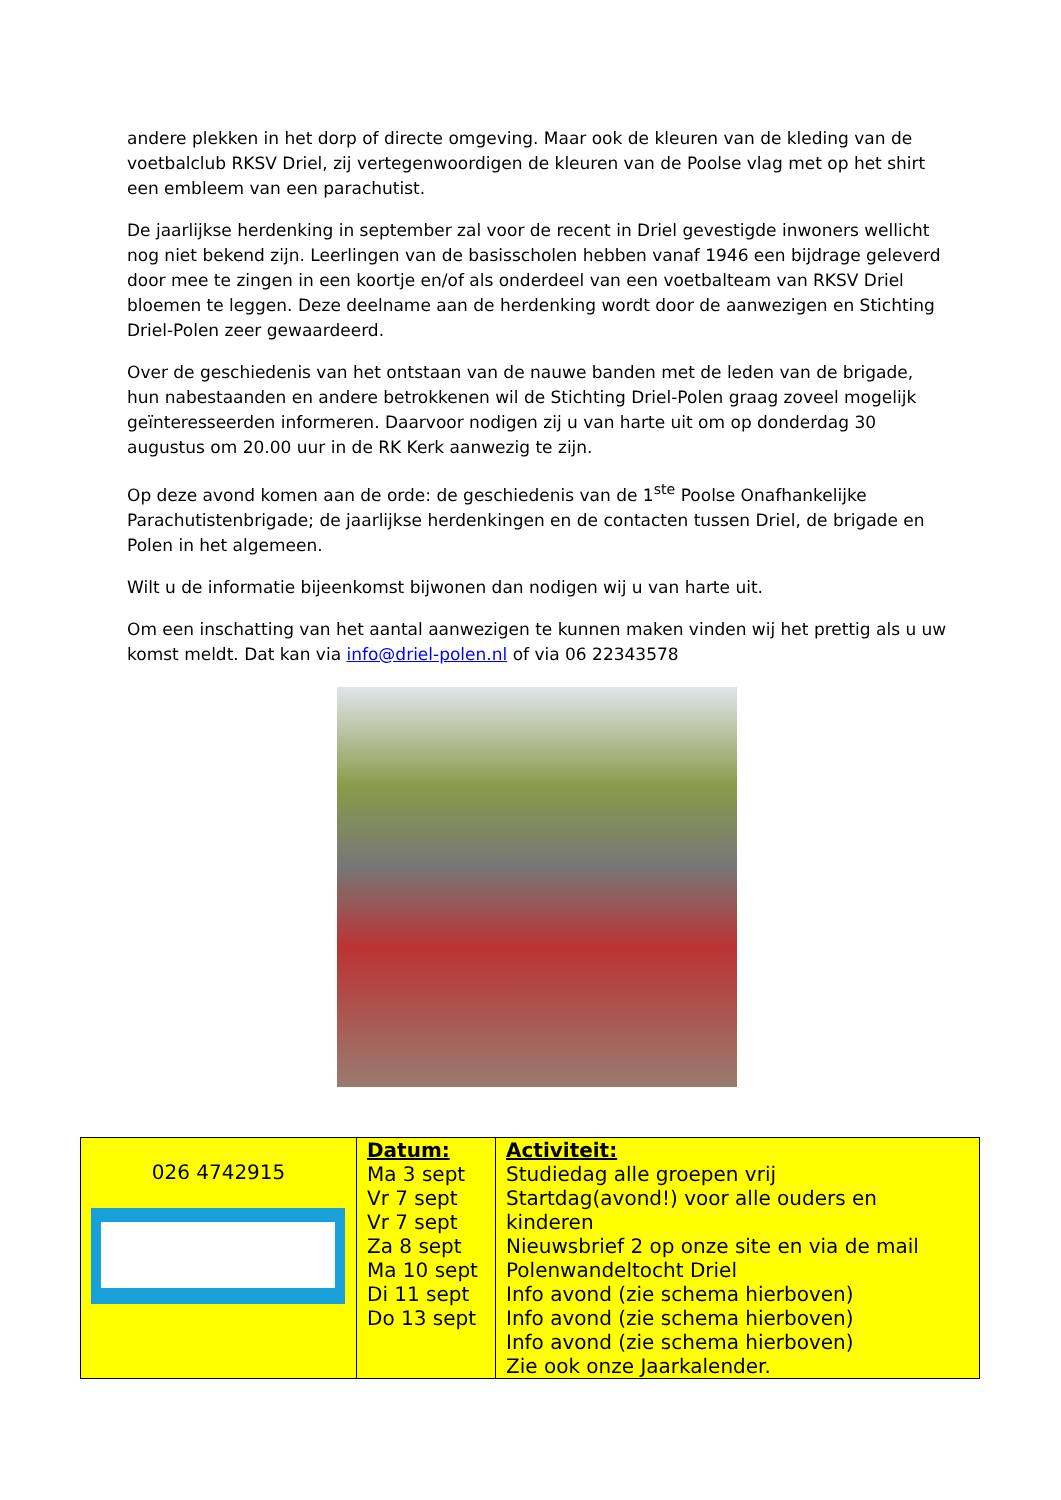andere plekken in het dorp of directe omgeving. Maar ook de kleuren van de kleding van de voetbalclub RKSV Driel, zij vertegenwoordigen de kleuren van de Poolse vlag met op het shirt een embleem van een parachutist.
De jaarlijkse herdenking in september zal voor de recent in Driel gevestigde inwoners wellicht nog niet bekend zijn. Leerlingen van de basisscholen hebben vanaf 1946 een bijdrage geleverd door mee te zingen in een koortje en/of als onderdeel van een voetbalteam van RKSV Driel bloemen te leggen. Deze deelname aan de herdenking wordt door de aanwezigen en Stichting Driel-Polen zeer gewaardeerd.
Over de geschiedenis van het ontstaan van de nauwe banden met de leden van de brigade, hun nabestaanden en andere betrokkenen wil de Stichting Driel-Polen graag zoveel mogelijk geïnteresseerden informeren. Daarvoor nodigen zij u van harte uit om op donderdag 30 augustus om 20.00 uur in de RK Kerk aanwezig te zijn.
Op deze avond komen aan de orde: de geschiedenis van de 1<sup>ste</sup> Poolse Onafhankelijke Parachutistenbrigade; de jaarlijkse herdenkingen en de contacten tussen Driel, de brigade en Polen in het algemeen.
Wilt u de informatie bijeenkomst bijwonen dan nodigen wij u van harte uit.
Om een inschatting van het aantal aanwezigen te kunnen maken vinden wij het prettig als u uw komst meldt. Dat kan via info@driel-polen.nl of via 06 22343578
| 026 4742915 | Datum: Ma 3 sept Vr 7 sept Vr 7 sept Za 8 sept Ma 10 sept Di 11 sept Do 13 sept | Activiteit: Studiedag alle groepen vrij Startdag(avond!) voor alle ouders en kinderen Nieuwsbrief 2 op onze site en via de mail Polenwandeltocht Driel Info avond (zie schema hierboven) Info avond (zie schema hierboven) Info avond (zie schema hierboven) Zie ook onze Jaarkalender. |